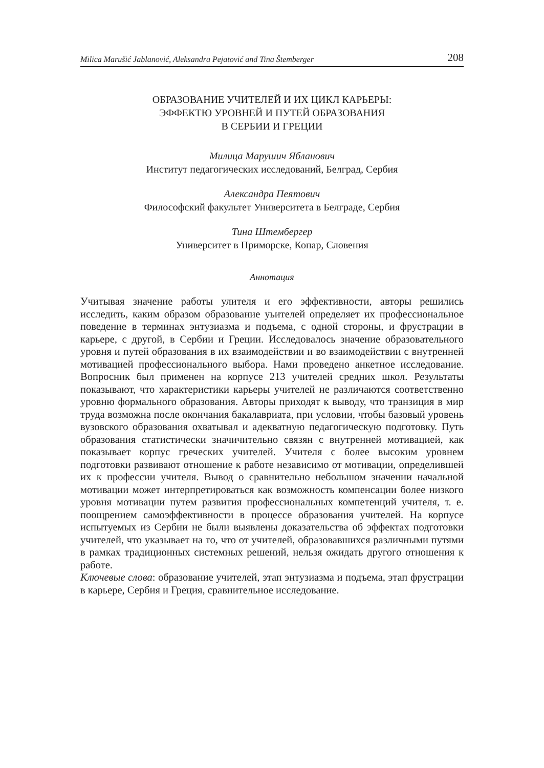Milica Marušić Jablanović, Aleksandra Pejatović and Tina Štemberger 208
ОБРАЗОВАНИЕ УЧИТЕЛЕЙ И ИХ ЦИКЛ КАРЬЕРЫ:
ЭФФЕКТЮ УРОВНЕЙ И ПУТЕЙ ОБРАЗОВАНИЯ
В СЕРБИИ И ГРЕЦИИ
Милица Марушич Ябланович
Институт педагогических исследований, Белград, Сербия
Александра Пеятович
Философский факультет Университета в Белграде, Сербия
Тина Штембергер
Университет в Приморске, Копар, Словения
Аннотация
Учитывая значение работы улителя и его эффективности, авторы решились исследить, каким образом образование уьителей определяет их профессиональное поведение в терминах энтузиазма и подъема, с одной стороны, и фрустрации в карьере, с другой, в Сербии и Греции. Исследовалось значение образовательного уровня и путей образования в их взаимодействии и во взаимодействии с внутренней мотивацией профессионального выбора. Нами проведено анкетное исследование. Вопросник был применен на корпусе 213 учителей средних школ. Результаты показывают, что характеристики карьеры учителей не различаются соответственно уровню формального образования. Авторы приходят к выводу, что транзиция в мир труда возможна после окончания бакалавриата, при условии, чтобы базовый уровень вузовского образования охватывал и адекватную педагогическую подготовку. Путь образования статистически значичительно связян с внутренней мотивацией, как показывает корпус греческих учителей. Учителя с более высоким уровнем подготовки развивают отношение к работе независимо от мотивации, определившей их к профессии учителя. Вывод о сравнительно небольшом значении начальной мотивации может интерпретироваться как возможность компенсации более низкого уровня мотивации путем развития профессиональных компетенций учителя, т. е. поощрением самоэффективности в процессе образования учителей. На корпусе испытуемых из Сербии не были выявлены доказательства об эффектах подготовки учителей, что указывает на то, что от учителей, образовавшихся различными путями в рамках традиционных системных решений, нельзя ожидать другого отношения к работе.
Ключевые слова: образование учителей, этап энтузиазма и подъема, этап фрустрации в карьере, Сербия и Греция, сравнительное исследование.